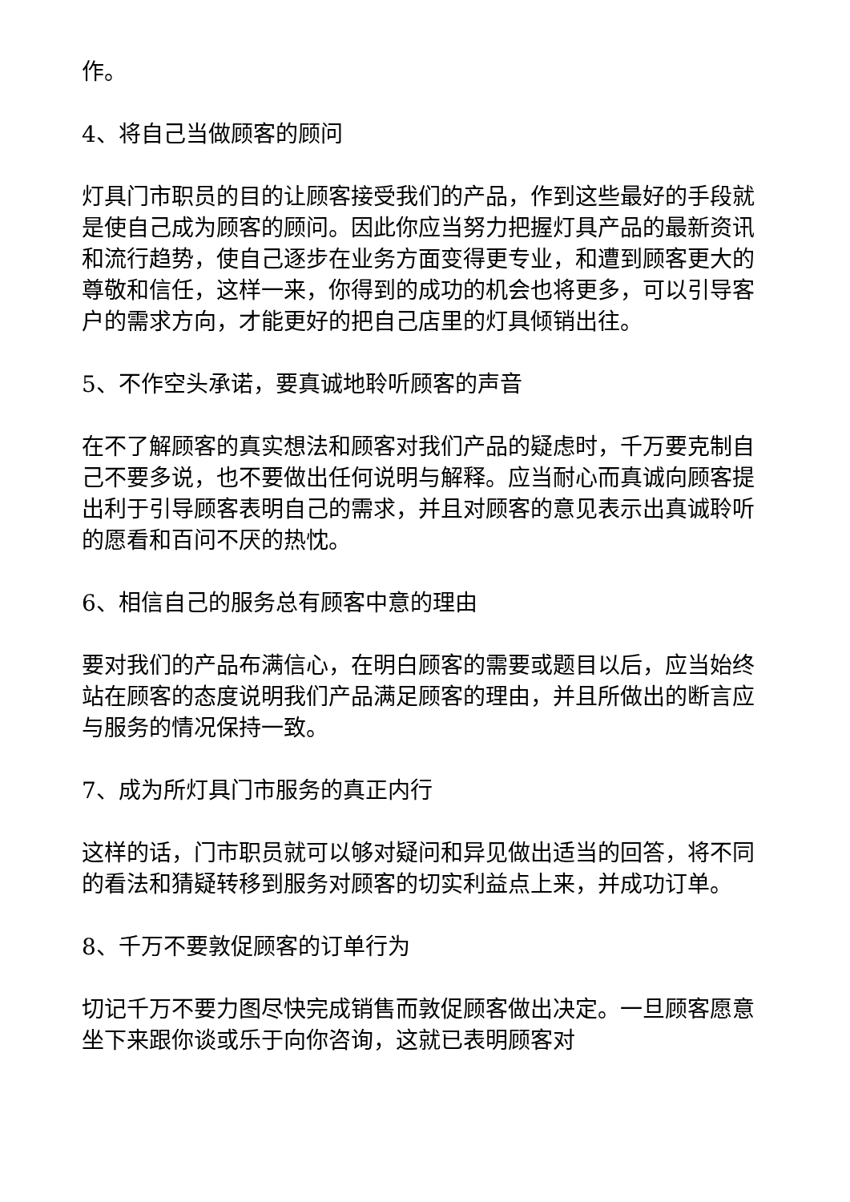作。
4、将自己当做顾客的顾问
灯具门市职员的目的让顾客接受我们的产品，作到这些最好的手段就是使自己成为顾客的顾问。因此你应当努力把握灯具产品的最新资讯和流行趋势，使自己逐步在业务方面变得更专业，和遭到顾客更大的尊敬和信任，这样一来，你得到的成功的机会也将更多，可以引导客户的需求方向，才能更好的把自己店里的灯具倾销出往。
5、不作空头承诺，要真诚地聆听顾客的声音
在不了解顾客的真实想法和顾客对我们产品的疑虑时，千万要克制自己不要多说，也不要做出任何说明与解释。应当耐心而真诚向顾客提出利于引导顾客表明自己的需求，并且对顾客的意见表示出真诚聆听的愿看和百问不厌的热忱。
6、相信自己的服务总有顾客中意的理由
要对我们的产品布满信心，在明白顾客的需要或题目以后，应当始终站在顾客的态度说明我们产品满足顾客的理由，并且所做出的断言应与服务的情况保持一致。
7、成为所灯具门市服务的真正内行
这样的话，门市职员就可以够对疑问和异见做出适当的回答，将不同的看法和猜疑转移到服务对顾客的切实利益点上来，并成功订单。
8、千万不要敦促顾客的订单行为
切记千万不要力图尽快完成销售而敦促顾客做出决定。一旦顾客愿意坐下来跟你谈或乐于向你咨询，这就已表明顾客对